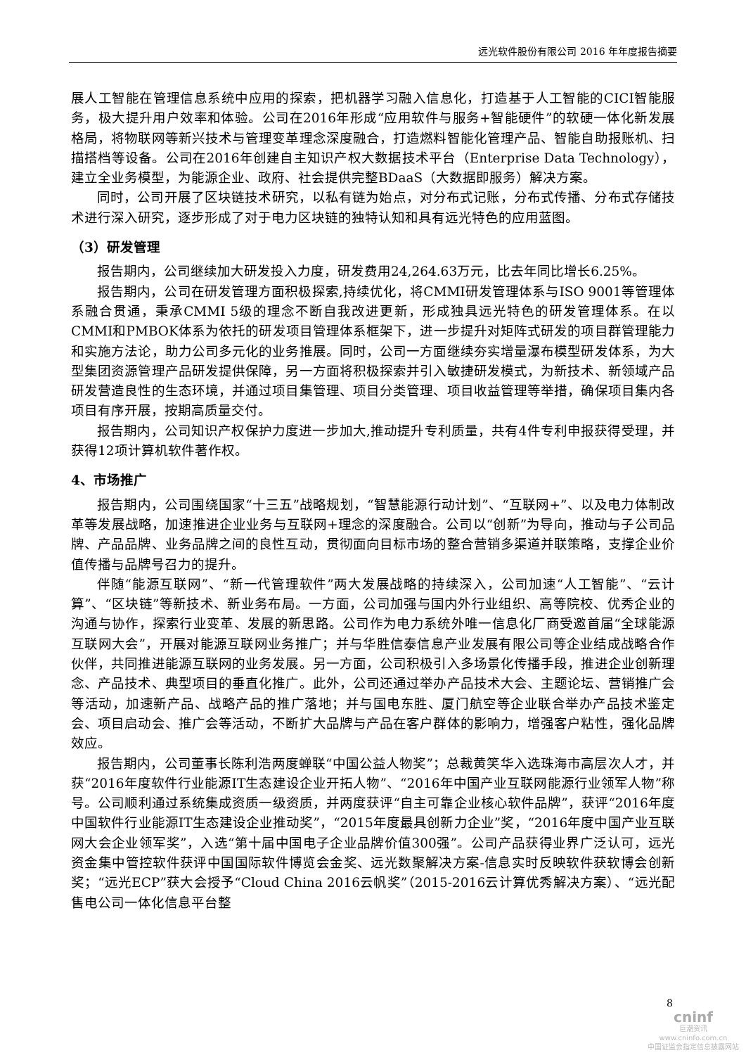远光软件股份有限公司 2016 年年度报告摘要
展人工智能在管理信息系统中应用的探索，把机器学习融入信息化，打造基于人工智能的CICI智能服务，极大提升用户效率和体验。公司在2016年形成“应用软件与服务+智能硬件”的软硬一体化新发展格局，将物联网等新兴技术与管理变革理念深度融合，打造燃料智能化管理产品、智能自助报账机、扫描搭档等设备。公司在2016年创建自主知识产权大数据技术平台（Enterprise Data Technology），建立全业务模型，为能源企业、政府、社会提供完整BDaaS（大数据即服务）解决方案。
同时，公司开展了区块链技术研究，以私有链为始点，对分布式记账，分布式传播、分布式存储技术进行深入研究，逐步形成了对于电力区块链的独特认知和具有远光特色的应用蓝图。
（3）研发管理
报告期内，公司继续加大研发投入力度，研发费用24,264.63万元，比去年同比增长6.25%。
报告期内，公司在研发管理方面积极探索,持续优化，将CMMI研发管理体系与ISO 9001等管理体系融合贯通，秉承CMMI 5级的理念不断自我改进更新，形成独具远光特色的研发管理体系。在以CMMI和PMBOK体系为依托的研发项目管理体系框架下，进一步提升对矩阵式研发的项目群管理能力和实施方法论，助力公司多元化的业务推展。同时，公司一方面继续夯实增量瀑布模型研发体系，为大型集团资源管理产品研发提供保障，另一方面将积极探索并引入敏捷研发模式，为新技术、新领域产品研发营造良性的生态环境，并通过项目集管理、项目分类管理、项目收益管理等举措，确保项目集内各项目有序开展，按期高质量交付。
报告期内，公司知识产权保护力度进一步加大,推动提升专利质量，共有4件专利申报获得受理，并获得12项计算机软件著作权。
4、市场推广
报告期内，公司围绕国家“十三五”战略规划，“智慧能源行动计划”、“互联网+”、以及电力体制改革等发展战略，加速推进企业业务与互联网+理念的深度融合。公司以“创新”为导向，推动与子公司品牌、产品品牌、业务品牌之间的良性互动，贯彻面向目标市场的整合营销多渠道并联策略，支撑企业价值传播与品牌号召力的提升。
伴随“能源互联网”、“新一代管理软件”两大发展战略的持续深入，公司加速“人工智能”、“云计算”、“区块链”等新技术、新业务布局。一方面，公司加强与国内外行业组织、高等院校、优秀企业的沟通与协作，探索行业变革、发展的新思路。公司作为电力系统外唯一信息化厂商受邀首届“全球能源互联网大会”，开展对能源互联网业务推广；并与华胜信泰信息产业发展有限公司等企业结成战略合作伙伴，共同推进能源互联网的业务发展。另一方面，公司积极引入多场景化传播手段，推进企业创新理念、产品技术、典型项目的垂直化推广。此外，公司还通过举办产品技术大会、主题论坛、营销推广会等活动，加速新产品、战略产品的推广落地；并与国电东胜、厦门航空等企业联合举办产品技术鉴定会、项目启动会、推广会等活动，不断扩大品牌与产品在客户群体的影响力，增强客户粘性，强化品牌效应。
报告期内，公司董事长陈利浩两度蝉联“中国公益人物奖”；总裁黄笑华入选珠海市高层次人才，并获“2016年度软件行业能源IT生态建设企业开拓人物”、“2016年中国产业互联网能源行业领军人物”称号。公司顺利通过系统集成资质一级资质，并两度获评“自主可靠企业核心软件品牌”，获评“2016年度中国软件行业能源IT生态建设企业推动奖”，“2015年度最具创新力企业”奖，“2016年度中国产业互联网大会企业领军奖”，入选“第十届中国电子企业品牌价值300强”。公司产品获得业界广泛认可，远光资金集中管控软件获评中国国际软件博览会金奖、远光数聚解决方案-信息实时反映软件获软博会创新奖；“远光ECP”获大会授予“Cloud China 2016云帆奖”（2015-2016云计算优秀解决方案）、“远光配售电公司一体化信息平台整
8
cninf
巨潮资讯
www.cninfo.com.cn
中国证监会指定信息披露网站